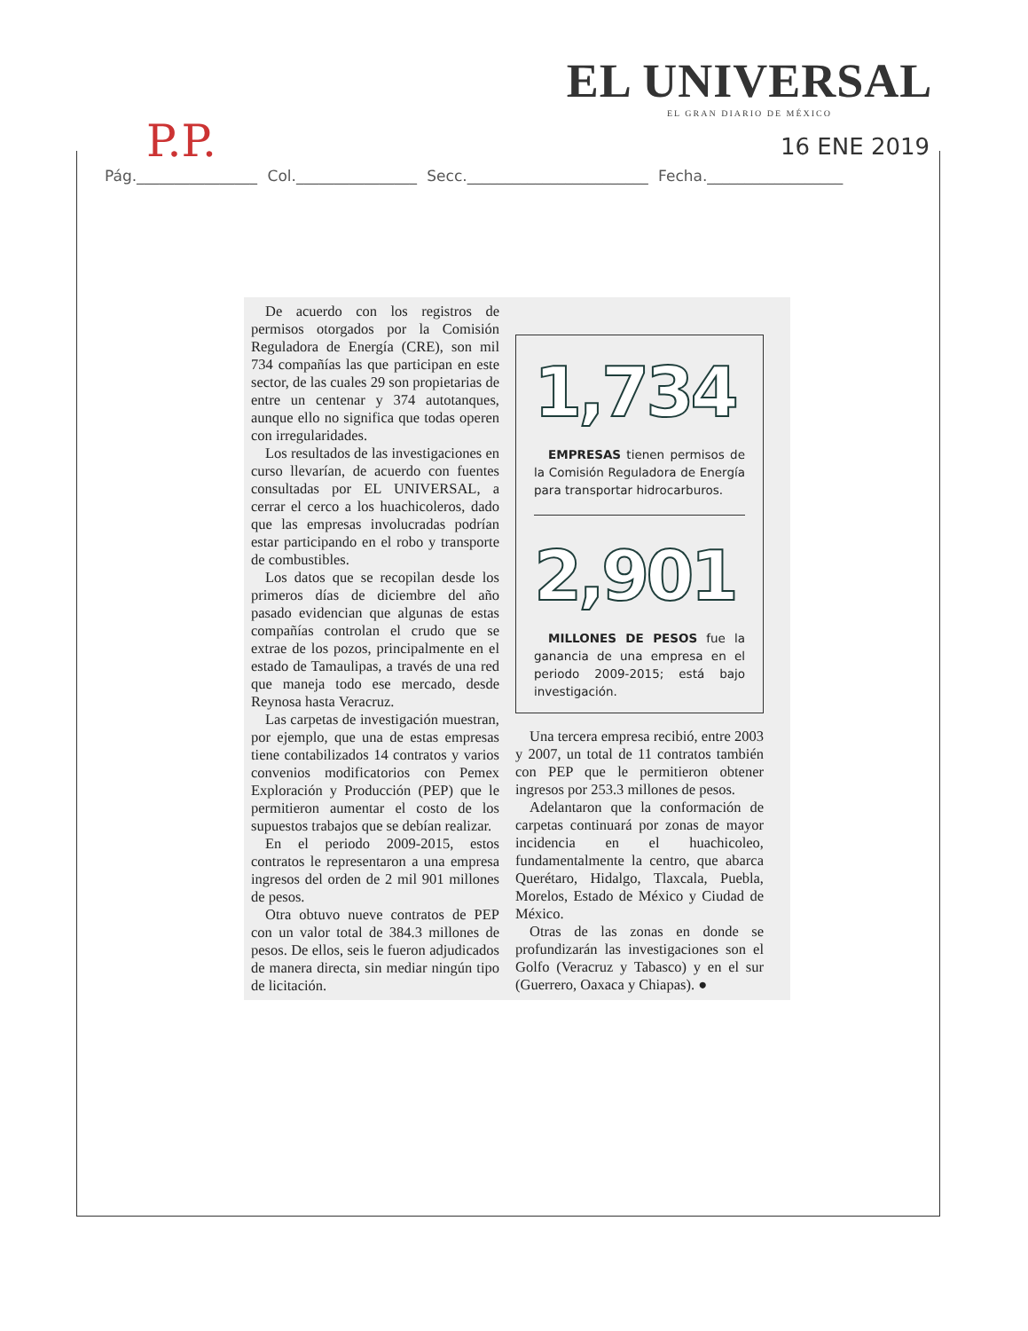EL UNIVERSAL
EL GRAN DIARIO DE MÉXICO
P.P. 16 ENE 2019
Pág.________________ Col.________________ Secc.________________________ Fecha.__________________
De acuerdo con los registros de permisos otorgados por la Comisión Reguladora de Energía (CRE), son mil 734 compañías las que participan en este sector, de las cuales 29 son propietarias de entre un centenar y 374 autotanques, aunque ello no significa que todas operen con irregularidades.
Los resultados de las investigaciones en curso llevarían, de acuerdo con fuentes consultadas por EL UNIVERSAL, a cerrar el cerco a los huachicoleros, dado que las empresas involucradas podrían estar participando en el robo y transporte de combustibles.
Los datos que se recopilan desde los primeros días de diciembre del año pasado evidencian que algunas de estas compañías controlan el crudo que se extrae de los pozos, principalmente en el estado de Tamaulipas, a través de una red que maneja todo ese mercado, desde Reynosa hasta Veracruz.
Las carpetas de investigación muestran, por ejemplo, que una de estas empresas tiene contabilizados 14 contratos y varios convenios modificatorios con Pemex Exploración y Producción (PEP) que le permitieron aumentar el costo de los supuestos trabajos que se debían realizar.
En el periodo 2009-2015, estos contratos le representaron a una empresa ingresos del orden de 2 mil 901 millones de pesos.
Otra obtuvo nueve contratos de PEP con un valor total de 384.3 millones de pesos. De ellos, seis le fueron adjudicados de manera directa, sin mediar ningún tipo de licitación.
1,734
EMPRESAS tienen permisos de la Comisión Reguladora de Energía para transportar hidrocarburos.
2,901
MILLONES DE PESOS fue la ganancia de una empresa en el periodo 2009-2015; está bajo investigación.
Una tercera empresa recibió, entre 2003 y 2007, un total de 11 contratos también con PEP que le permitieron obtener ingresos por 253.3 millones de pesos.
Adelantaron que la conformación de carpetas continuará por zonas de mayor incidencia en el huachicoleo, fundamentalmente la centro, que abarca Querétaro, Hidalgo, Tlaxcala, Puebla, Morelos, Estado de México y Ciudad de México.
Otras de las zonas en donde se profundizarán las investigaciones son el Golfo (Veracruz y Tabasco) y en el sur (Guerrero, Oaxaca y Chiapas). ●